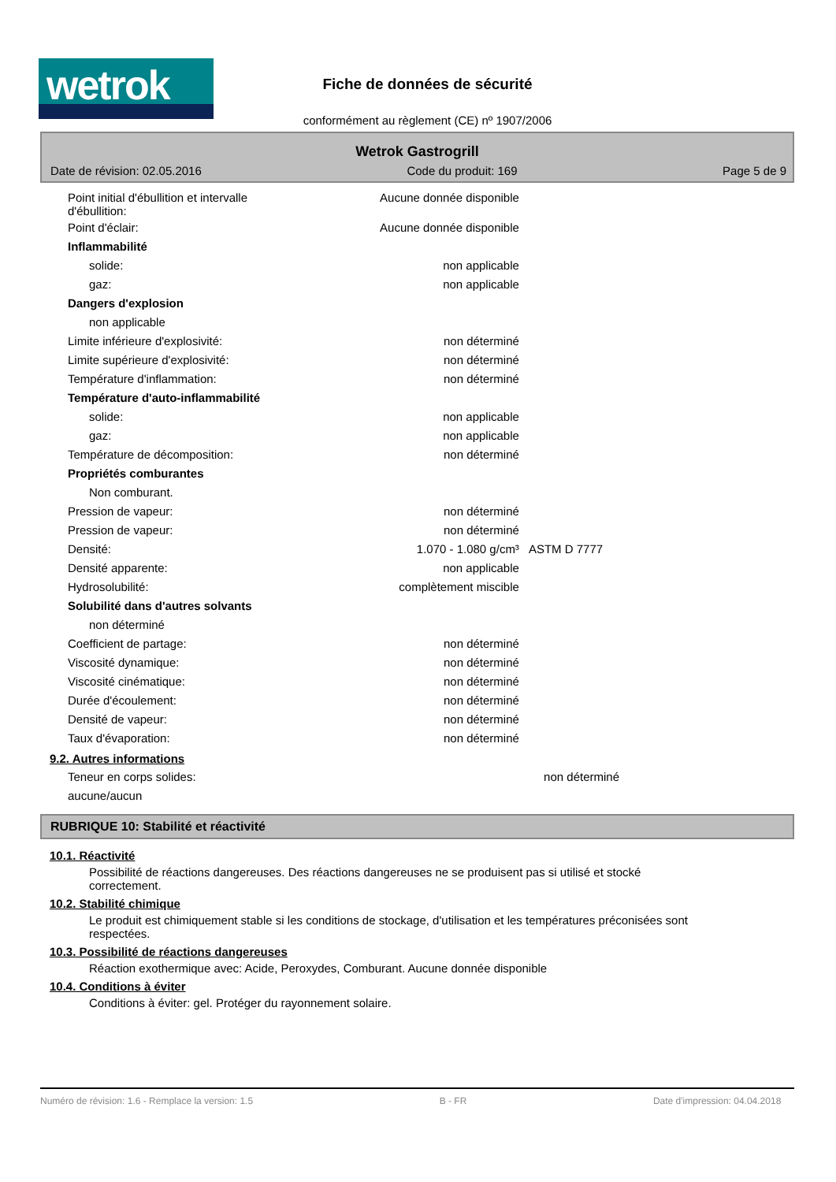wetrok
Fiche de données de sécurité
conformément au règlement (CE) nº 1907/2006
Wetrok Gastrogrill
Date de révision: 02.05.2016 Code du produit: 169 Page 5 de 9
| Point initial d'ébullition et intervalle d'ébullition: | Aucune donnée disponible | |
| Point d'éclair: | Aucune donnée disponible | |
| Inflammabilité | | |
| solide: | non applicable | |
| gaz: | non applicable | |
| Dangers d'explosion | | |
| non applicable | | |
| Limite inférieure d'explosivité: | non déterminé | |
| Limite supérieure d'explosivité: | non déterminé | |
| Température d'inflammation: | non déterminé | |
| Température d'auto-inflammabilité | | |
| solide: | non applicable | |
| gaz: | non applicable | |
| Température de décomposition: | non déterminé | |
| Propriétés comburantes | | |
| Non comburant. | | |
| Pression de vapeur: | non déterminé | |
| Pression de vapeur: | non déterminé | |
| Densité: | 1.070 - 1.080 g/cm³ | ASTM D 7777 |
| Densité apparente: | non applicable | |
| Hydrosolubilité: | complètement miscible | |
| Solubilité dans d'autres solvants | | |
| non déterminé | | |
| Coefficient de partage: | non déterminé | |
| Viscosité dynamique: | non déterminé | |
| Viscosité cinématique: | non déterminé | |
| Durée d'écoulement: | non déterminé | |
| Densité de vapeur: | non déterminé | |
| Taux d'évaporation: | non déterminé | |
9.2. Autres informations
| Teneur en corps solides: | non déterminé | |
| aucune/aucun | | |
RUBRIQUE 10: Stabilité et réactivité
10.1. Réactivité
Possibilité de réactions dangereuses. Des réactions dangereuses ne se produisent pas si utilisé et stocké correctement.
10.2. Stabilité chimique
Le produit est chimiquement stable si les conditions de stockage, d'utilisation et les températures préconisées sont respectées.
10.3. Possibilité de réactions dangereuses
Réaction exothermique avec: Acide, Peroxydes, Comburant. Aucune donnée disponible
10.4. Conditions à éviter
Conditions à éviter: gel. Protéger du rayonnement solaire.
Numéro de révision: 1.6 - Remplace la version: 1.5 B - FR Date d'impression: 04.04.2018